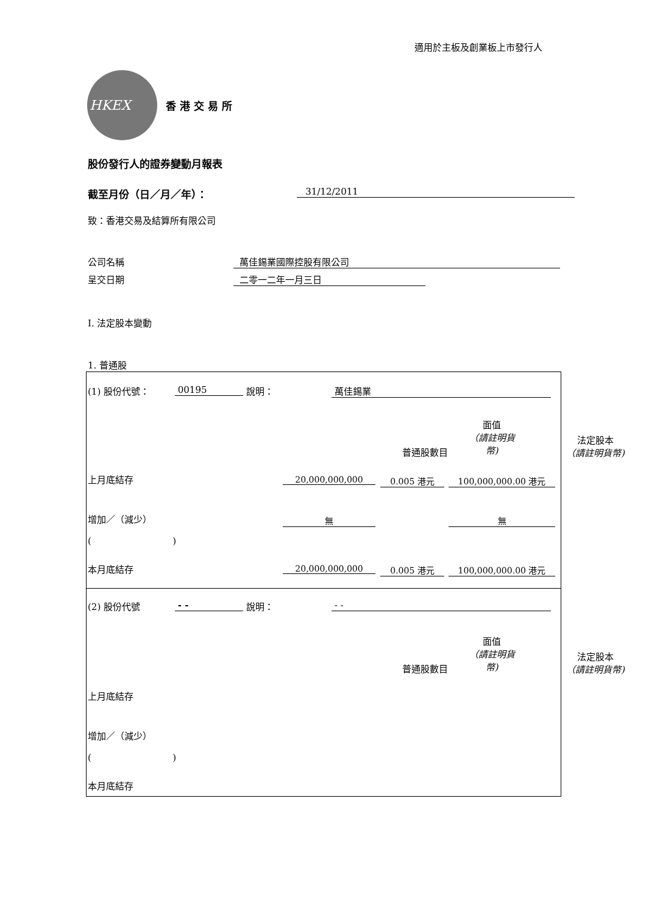適用於主板及創業板上市發行人
HKEX
香港交易所
股份發行人的證券變動月報表
截至月份（日／月／年）： 31/12/2011
致：香港交易及結算所有限公司
公司名稱 萬佳錫業國際控股有限公司
呈交日期 二零一二年一月三日
I. 法定股本變動
1. 普通股
(1) 股份代號： 00195 說明： 萬佳錫業
面值
（請註明貨幣)
普通股數目
法定股本
（請註明貨幣)
上月底結存 20,000,000,000 0.005 港元 100,000,000.00 港元
增加／（減少） 無 無
( )
本月底結存 20,000,000,000 0.005 港元 100,000,000.00 港元
(2) 股份代號 - - 說明： - -
面值
（請註明貨幣)
普通股數目
法定股本
（請註明貨幣)
上月底結存
增加／（減少）
( )
本月底結存